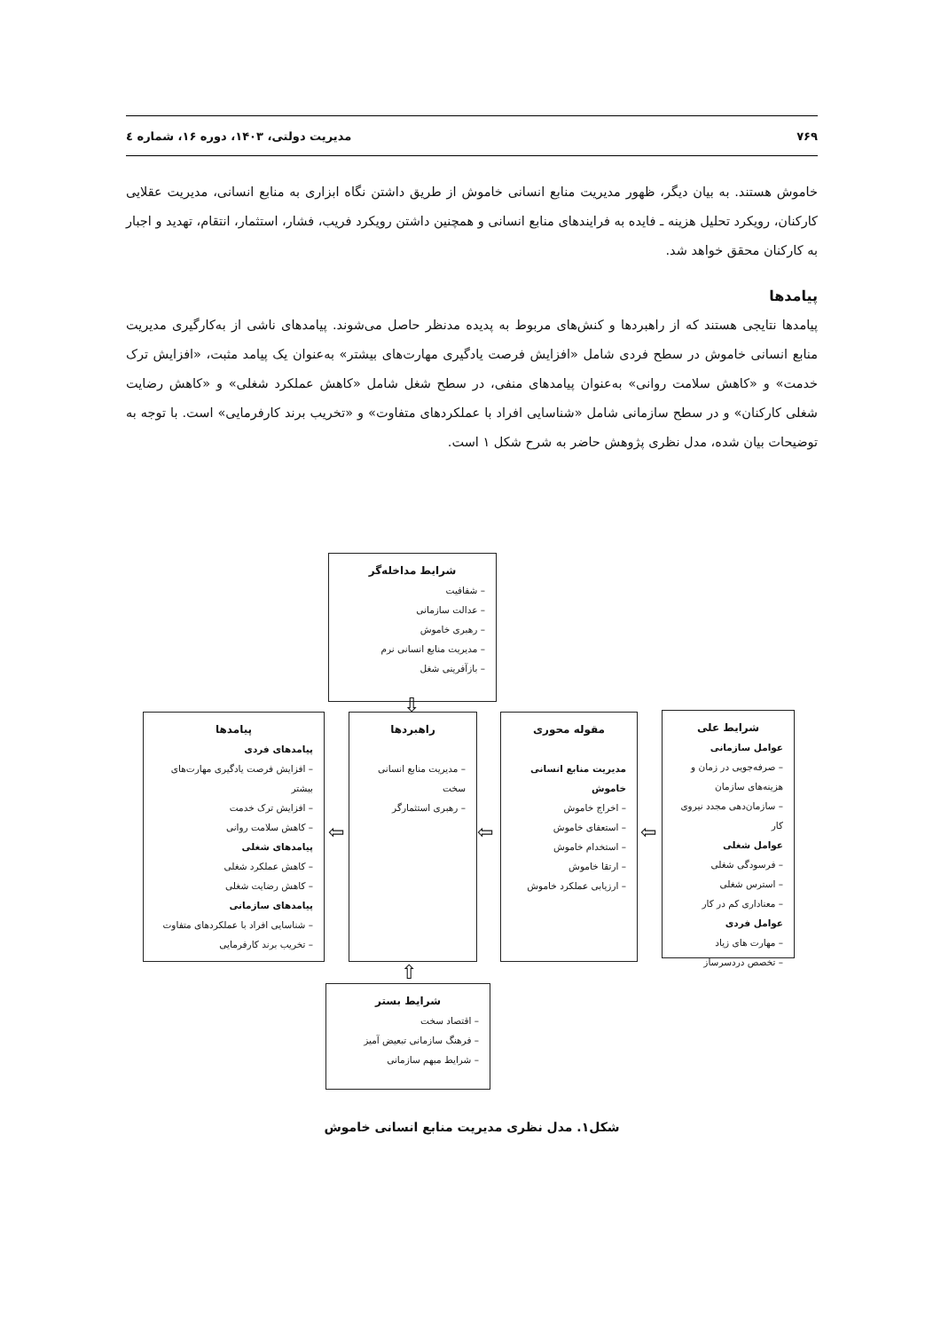۷۶۹ مدیریت دولتی، ۱۴۰۳، دوره ۱۶، شماره ٤
خاموش هستند. به بیان دیگر، ظهور مدیریت منابع انسانی خاموش از طریق داشتن نگاه ابزاری به منابع انسانی، مدیریت عقلایی کارکنان، رویکرد تحلیل هزینه ـ فایده به فرایندهای منابع انسانی و همچنین داشتن رویکرد فریب، فشار، استثمار، انتقام، تهدید و اجبار به کارکنان محقق خواهد شد.
پیامدها
پیامدها نتایجی هستند که از راهبردها و کنش‌های مربوط به پدیده مدنظر حاصل می‌شوند. پیامدهای ناشی از به‌کارگیری مدیریت منابع انسانی خاموش در سطح فردی شامل «افزایش فرصت یادگیری مهارت‌های بیشتر» به‌عنوان یک پیامد مثبت، «افزایش ترک خدمت» و «کاهش سلامت روانی» به‌عنوان پیامدهای منفی، در سطح شغل شامل «کاهش عملکرد شغلی» و «کاهش رضایت شغلی کارکنان» و در سطح سازمانی شامل «شناسایی افراد با عملکردهای متفاوت» و «تخریب برند کارفرمایی» است. با توجه به توضیحات بیان شده، مدل نظری پژوهش حاضر به شرح شکل ۱ است.
شرایط مداخله‌گر
– شفافیت
– عدالت سازمانی
– رهبری خاموش
– مدیریت منابع انسانی نرم
– بازآفرینی شغل
⇩
شرایط علی
عوامل سازمانی
– صرفه‌جویی در زمان و هزینه‌های سازمان
– سازمان‌دهی مجدد نیروی کار
عوامل شغلی
– فرسودگی شغلی
– استرس شغلی
– معناداری کم در کار
عوامل فردی
– مهارت های زیاد
– تخصص دردسرساز
⇦
مقوله محوری
مدیریت منابع انسانی خاموش
– اخراج خاموش
– استعفای خاموش
– استخدام خاموش
– ارتقا خاموش
– ارزیابی عملکرد خاموش
⇦
راهبردها
– مدیریت منابع انسانی سخت
– رهبری استثمارگر
⇦
پیامدها
پیامدهای فردی
– افزایش فرصت یادگیری مهارت‌های بیشتر
– افزایش ترک خدمت
– کاهش سلامت روانی
پیامدهای شغلی
– کاهش عملکرد شغلی
– کاهش رضایت شغلی
پیامدهای سازمانی
– شناسایی افراد با عملکردهای متفاوت
– تخریب برند کارفرمایی
⇧
شرایط بستر
– اقتصاد سخت
– فرهنگ سازمانی تبعیض آمیز
– شرایط مبهم سازمانی
شکل۱. مدل نظری مدیریت منابع انسانی خاموش